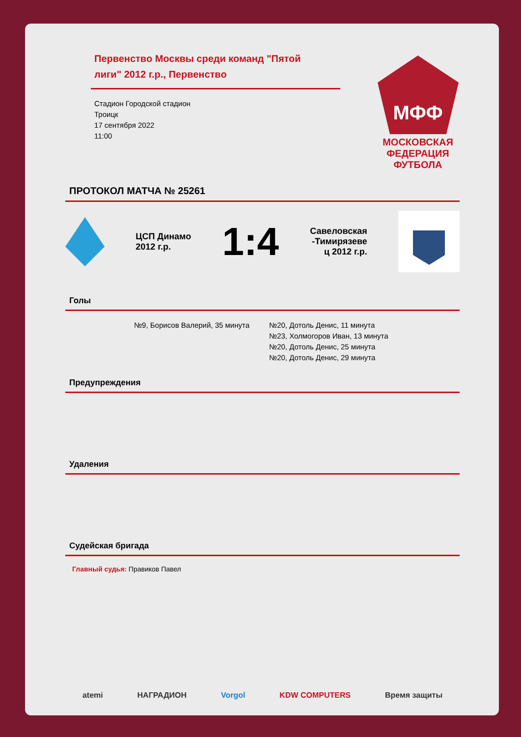Первенство Москвы среди команд "Пятой лиги" 2012 г.р., Первенство
Стадион Городской стадион
Троицк
17 сентября 2022
11:00
МФФ
МОСКОВСКАЯ ФЕДЕРАЦИЯ ФУТБОЛА
ПРОТОКОЛ МАТЧА № 25261
ЦСП Динамо
2012 г.р.
1:4
Савеловская
-Тимирязеве
ц 2012 г.р.
Голы
№9, Борисов Валерий, 35 минута №20, Дотоль Денис, 11 минута
№23, Холмогоров Иван, 13 минута
№20, Дотоль Денис, 25 минута
№20, Дотоль Денис, 29 минута
Предупреждения
Удаления
Судейская бригада
Главный судья: Правиков Павел
atemi НАГРАДИОН Vorgol KDW COMPUTERS Время защиты